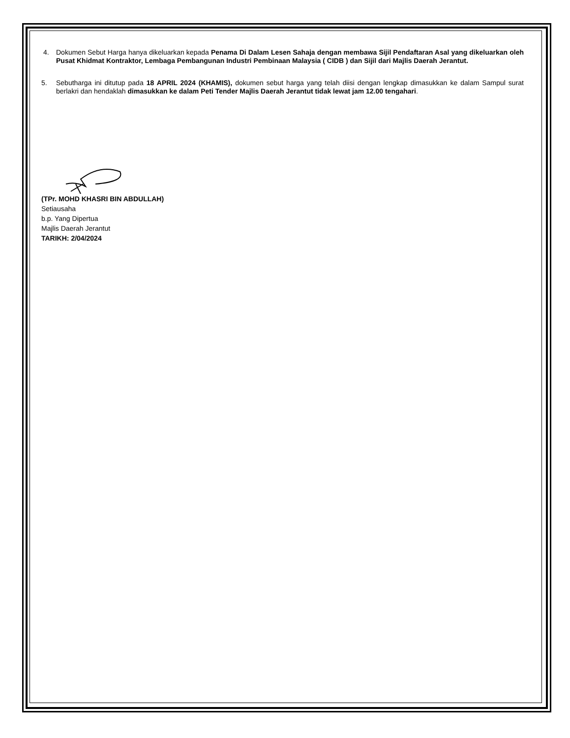4. Dokumen Sebut Harga hanya dikeluarkan kepada Penama Di Dalam Lesen Sahaja dengan membawa Sijil Pendaftaran Asal yang dikeluarkan oleh Pusat Khidmat Kontraktor, Lembaga Pembangunan Industri Pembinaan Malaysia ( CIDB ) dan Sijil dari Majlis Daerah Jerantut.
5. Sebutharga ini ditutup pada 18 APRIL 2024 (KHAMIS), dokumen sebut harga yang telah diisi dengan lengkap dimasukkan ke dalam Sampul surat berlakri dan hendaklah dimasukkan ke dalam Peti Tender Majlis Daerah Jerantut tidak lewat jam 12.00 tengahari.
(TPr. MOHD KHASRI BIN ABDULLAH)
Setiausaha
b.p. Yang Dipertua
Majlis Daerah Jerantut
TARIKH: 2/04/2024